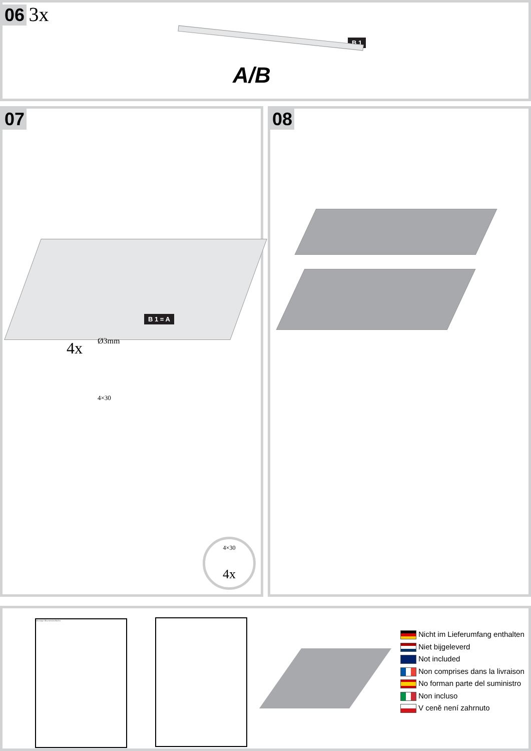06 3x
B 1
A/B
07
B 1 = A
Ø3mm
4x
4×30
4×30
4x
08
Montage Bitumendachbahn
Nicht im Lieferumfang enthalten
Niet bijgeleverd
Not included
Non comprises dans la livraison
No forman parte del suministro
Non incluso
V ceně není zahrnuto